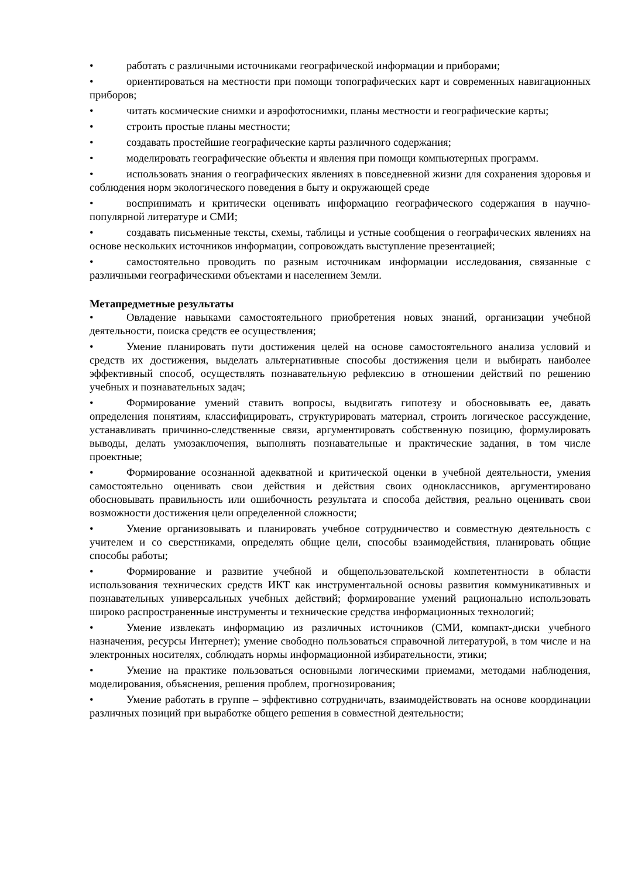• работать с различными источниками географической информации и приборами;
• ориентироваться на местности при помощи топографических карт и современных навигационных приборов;
• читать космические снимки и аэрофотоснимки, планы местности и географические карты;
• строить простые планы местности;
• создавать простейшие географические карты различного содержания;
• моделировать географические объекты и явления при помощи компьютерных программ.
• использовать знания о географических явлениях в повседневной жизни для сохранения здоровья и соблюдения норм экологического поведения в быту и окружающей среде
• воспринимать и критически оценивать информацию географического содержания в научно-популярной литературе и СМИ;
• создавать письменные тексты, схемы, таблицы и устные сообщения о географических явлениях на основе нескольких источников информации, сопровождать выступление презентацией;
• самостоятельно проводить по разным источникам информации исследования, связанные с различными географическими объектами и населением Земли.
Метапредметные результаты
• Овладение навыками самостоятельного приобретения новых знаний, организации учебной деятельности, поиска средств ее осуществления;
• Умение планировать пути достижения целей на основе самостоятельного анализа условий и средств их достижения, выделать альтернативные способы достижения цели и выбирать наиболее эффективный способ, осуществлять познавательную рефлексию в отношении действий по решению учебных и познавательных задач;
• Формирование умений ставить вопросы, выдвигать гипотезу и обосновывать ее, давать определения понятиям, классифицировать, структурировать материал, строить логическое рассуждение, устанавливать причинно-следственные связи, аргументировать собственную позицию, формулировать выводы, делать умозаключения, выполнять познавательные и практические задания, в том числе проектные;
• Формирование осознанной адекватной и критической оценки в учебной деятельности, умения самостоятельно оценивать свои действия и действия своих одноклассников, аргументировано обосновывать правильность или ошибочность результата и способа действия, реально оценивать свои возможности достижения цели определенной сложности;
• Умение организовывать и планировать учебное сотрудничество и совместную деятельность с учителем и со сверстниками, определять общие цели, способы взаимодействия, планировать общие способы работы;
• Формирование и развитие учебной и общепользовательской компетентности в области использования технических средств ИКТ как инструментальной основы развития коммуникативных и познавательных универсальных учебных действий; формирование умений рационально использовать широко распространенные инструменты и технические средства информационных технологий;
• Умение извлекать информацию из различных источников (СМИ, компакт-диски учебного назначения, ресурсы Интернет); умение свободно пользоваться справочной литературой, в том числе и на электронных носителях, соблюдать нормы информационной избирательности, этики;
• Умение на практике пользоваться основными логическими приемами, методами наблюдения, моделирования, объяснения, решения проблем, прогнозирования;
• Умение работать в группе – эффективно сотрудничать, взаимодействовать на основе координации различных позиций при выработке общего решения в совместной деятельности;